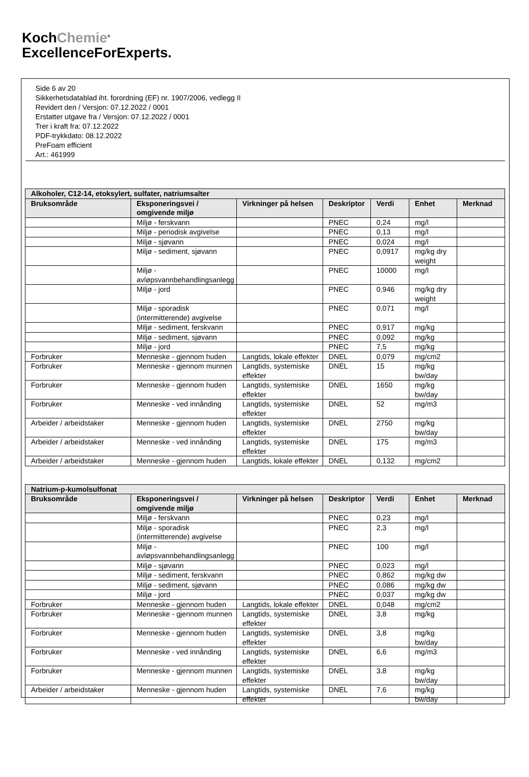KochChemie<sup>®</sup>
ExcellenceForExperts.
Side 6 av 20
Sikkerhetsdatablad iht. forordning (EF) nr. 1907/2006, vedlegg II
Revidert den / Versjon: 07.12.2022 / 0001
Erstatter utgave fra / Versjon: 07.12.2022 / 0001
Trer i kraft fra: 07.12.2022
PDF-trykkdato: 08.12.2022
PreFoam efficient
Art.: 461999
| Alkoholer, C12-14, etoksylert, sulfater, natriumsalter | | | | | | |
| --- | --- | --- | --- | --- | --- | --- |
| Bruksområde | Eksponeringsvei / omgivende miljø | Virkninger på helsen | Deskriptor | Verdi | Enhet | Merknad |
| | Miljø - ferskvann | | PNEC | 0,24 | mg/l | |
| | Miljø - periodisk avgivelse | | PNEC | 0,13 | mg/l | |
| | Miljø - sjøvann | | PNEC | 0,024 | mg/l | |
| | Miljø - sediment, sjøvann | | PNEC | 0,0917 | mg/kg dry weight | |
| | Miljø - avløpsvannbehandlingsanlegg | | PNEC | 10000 | mg/l | |
| | Miljø - jord | | PNEC | 0,946 | mg/kg dry weight | |
| | Miljø - sporadisk (intermitterende) avgivelse | | PNEC | 0,071 | mg/l | |
| | Miljø - sediment, ferskvann | | PNEC | 0,917 | mg/kg | |
| | Miljø - sediment, sjøvann | | PNEC | 0,092 | mg/kg | |
| | Miljø - jord | | PNEC | 7,5 | mg/kg | |
| Forbruker | Menneske - gjennom huden | Langtids, lokale effekter | DNEL | 0,079 | mg/cm2 | |
| Forbruker | Menneske - gjennom munnen | Langtids, systemiske effekter | DNEL | 15 | mg/kg bw/day | |
| Forbruker | Menneske - gjennom huden | Langtids, systemiske effekter | DNEL | 1650 | mg/kg bw/day | |
| Forbruker | Menneske - ved innånding | Langtids, systemiske effekter | DNEL | 52 | mg/m3 | |
| Arbeider / arbeidstaker | Menneske - gjennom huden | Langtids, systemiske effekter | DNEL | 2750 | mg/kg bw/day | |
| Arbeider / arbeidstaker | Menneske - ved innånding | Langtids, systemiske effekter | DNEL | 175 | mg/m3 | |
| Arbeider / arbeidstaker | Menneske - gjennom huden | Langtids, lokale effekter | DNEL | 0,132 | mg/cm2 | |
| Natrium-p-kumolsulfonat | | | | | | |
| --- | --- | --- | --- | --- | --- | --- |
| Bruksområde | Eksponeringsvei / omgivende miljø | Virkninger på helsen | Deskriptor | Verdi | Enhet | Merknad |
| | Miljø - ferskvann | | PNEC | 0,23 | mg/l | |
| | Miljø - sporadisk (intermitterende) avgivelse | | PNEC | 2,3 | mg/l | |
| | Miljø - avløpsvannbehandlingsanlegg | | PNEC | 100 | mg/l | |
| | Miljø - sjøvann | | PNEC | 0,023 | mg/l | |
| | Miljø - sediment, ferskvann | | PNEC | 0,862 | mg/kg dw | |
| | Miljø - sediment, sjøvann | | PNEC | 0,086 | mg/kg dw | |
| | Miljø - jord | | PNEC | 0,037 | mg/kg dw | |
| Forbruker | Menneske - gjennom huden | Langtids, lokale effekter | DNEL | 0,048 | mg/cm2 | |
| Forbruker | Menneske - gjennom munnen | Langtids, systemiske effekter | DNEL | 3,8 | mg/kg | |
| Forbruker | Menneske - gjennom huden | Langtids, systemiske effekter | DNEL | 3,8 | mg/kg bw/day | |
| Forbruker | Menneske - ved innånding | Langtids, systemiske effekter | DNEL | 6,6 | mg/m3 | |
| Forbruker | Menneske - gjennom munnen | Langtids, systemiske effekter | DNEL | 3,8 | mg/kg bw/day | |
| Arbeider / arbeidstaker | Menneske - gjennom huden | Langtids, systemiske effekter | DNEL | 7,6 | mg/kg bw/day | |